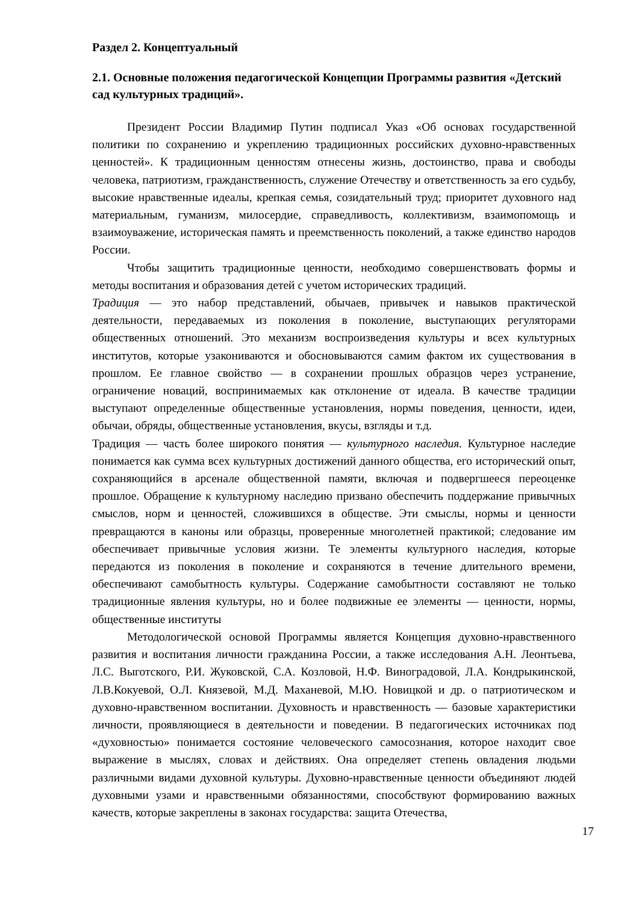Раздел 2. Концептуальный
2.1. Основные положения педагогической Концепции Программы развития «Детский сад культурных традиций».
Президент России Владимир Путин подписал Указ «Об основах государственной политики по сохранению и укреплению традиционных российских духовно-нравственных ценностей». К традиционным ценностям отнесены жизнь, достоинство, права и свободы человека, патриотизм, гражданственность, служение Отечеству и ответственность за его судьбу, высокие нравственные идеалы, крепкая семья, созидательный труд; приоритет духовного над материальным, гуманизм, милосердие, справедливость, коллективизм, взаимопомощь и взаимоуважение, историческая память и преемственность поколений, а также единство народов России.
Чтобы защитить традиционные ценности, необходимо совершенствовать формы и методы воспитания и образования детей с учетом исторических традиций.
Традиция — это набор представлений, обычаев, привычек и навыков практической деятельности, передаваемых из поколения в поколение, выступающих регуляторами общественных отношений. Это механизм воспроизведения культуры и всех культурных институтов, которые узакониваются и обосновываются самим фактом их существования в прошлом. Ее главное свойство — в сохранении прошлых образцов через устранение, ограничение новаций, воспринимаемых как отклонение от идеала. В качестве традиции выступают определенные общественные установления, нормы поведения, ценности, идеи, обычаи, обряды, общественные установления, вкусы, взгляды и т.д.
Традиция — часть более широкого понятия — культурного наследия. Культурное наследие понимается как сумма всех культурных достижений данного общества, его исторический опыт, сохраняющийся в арсенале общественной памяти, включая и подвергшееся переоценке прошлое. Обращение к культурному наследию призвано обеспечить поддержание привычных смыслов, норм и ценностей, сложившихся в обществе. Эти смыслы, нормы и ценности превращаются в каноны или образцы, проверенные многолетней практикой; следование им обеспечивает привычные условия жизни. Те элементы культурного наследия, которые передаются из поколения в поколение и сохраняются в течение длительного времени, обеспечивают самобытность культуры. Содержание самобытности составляют не только традиционные явления культуры, но и более подвижные ее элементы — ценности, нормы, общественные институты
Методологической основой Программы является Концепция духовно-нравственного развития и воспитания личности гражданина России, а также исследования А.Н. Леонтьева, Л.С. Выготского, Р.И. Жуковской, С.А. Козловой, Н.Ф. Виноградовой, Л.А. Кондрыкинской, Л.В.Кокуевой, О.Л. Князевой, М.Д. Маханевой, М.Ю. Новицкой и др. о патриотическом и духовно-нравственном воспитании. Духовность и нравственность — базовые характеристики личности, проявляющиеся в деятельности и поведении. В педагогических источниках под «духовностью» понимается состояние человеческого самосознания, которое находит свое выражение в мыслях, словах и действиях. Она определяет степень овладения людьми различными видами духовной культуры. Духовно-нравственные ценности объединяют людей духовными узами и нравственными обязанностями, способствуют формированию важных качеств, которые закреплены в законах государства: защита Отечества,
17